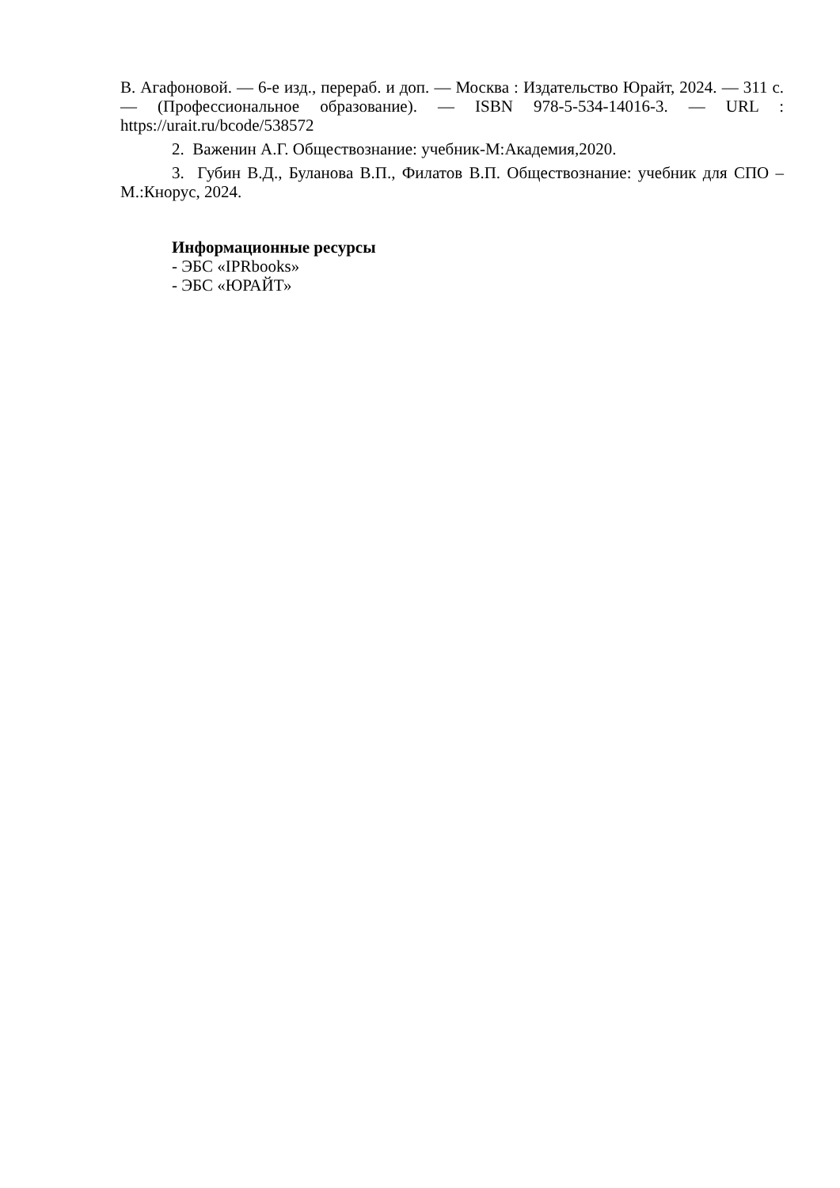В. Агафоновой. — 6-е изд., перераб. и доп. — Москва : Издательство Юрайт, 2024. — 311 с. — (Профессиональное образование). — ISBN 978-5-534-14016-3. — URL : https://urait.ru/bcode/538572
2. Важенин А.Г. Обществознание: учебник-М:Академия,2020.
3. Губин В.Д., Буланова В.П., Филатов В.П. Обществознание: учебник для СПО – М.:Кнорус, 2024.
Информационные ресурсы
- ЭБС «IPRbooks»
- ЭБС «ЮРАЙТ»